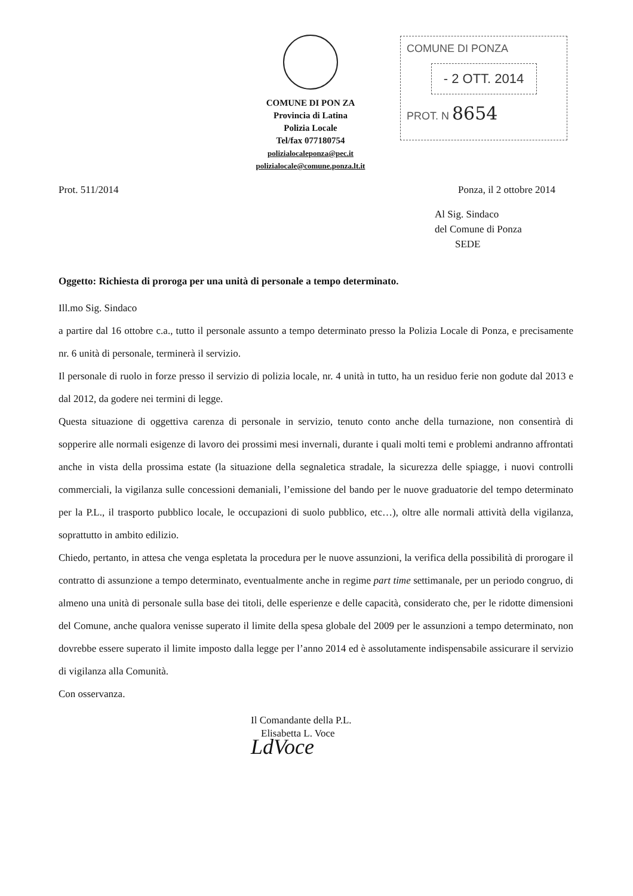COMUNE DI PON ZA
Provincia di Latina
Polizia Locale
Tel/fax 077180754
polizialocaleponza@pec.it
polizialocale@comune.ponza.lt.it
COMUNE DI PONZA
- 2 OTT. 2014
PROT. N 8654
Prot. 511/2014 Ponza, il 2 ottobre 2014
Al Sig. Sindaco
del Comune di Ponza
SEDE
Oggetto: Richiesta di proroga per una unità di personale a tempo determinato.
Ill.mo Sig. Sindaco
a partire dal 16 ottobre c.a., tutto il personale assunto a tempo determinato presso la Polizia Locale di Ponza, e precisamente nr. 6 unità di personale, terminerà il servizio.
Il personale di ruolo in forze presso il servizio di polizia locale, nr. 4 unità in tutto, ha un residuo ferie non godute dal 2013 e dal 2012, da godere nei termini di legge.
Questa situazione di oggettiva carenza di personale in servizio, tenuto conto anche della turnazione, non consentirà di sopperire alle normali esigenze di lavoro dei prossimi mesi invernali, durante i quali molti temi e problemi andranno affrontati anche in vista della prossima estate (la situazione della segnaletica stradale, la sicurezza delle spiagge, i nuovi controlli commerciali, la vigilanza sulle concessioni demaniali, l’emissione del bando per le nuove graduatorie del tempo determinato per la P.L., il trasporto pubblico locale, le occupazioni di suolo pubblico, etc…), oltre alle normali attività della vigilanza, soprattutto in ambito edilizio.
Chiedo, pertanto, in attesa che venga espletata la procedura per le nuove assunzioni, la verifica della possibilità di prorogare il contratto di assunzione a tempo determinato, eventualmente anche in regime part time settimanale, per un periodo congruo, di almeno una unità di personale sulla base dei titoli, delle esperienze e delle capacità, considerato che, per le ridotte dimensioni del Comune, anche qualora venisse superato il limite della spesa globale del 2009 per le assunzioni a tempo determinato, non dovrebbe essere superato il limite imposto dalla legge per l’anno 2014 ed è assolutamente indispensabile assicurare il servizio di vigilanza alla Comunità.
Con osservanza.
Il Comandante della P.L.
Elisabetta L. Voce
LdVoce